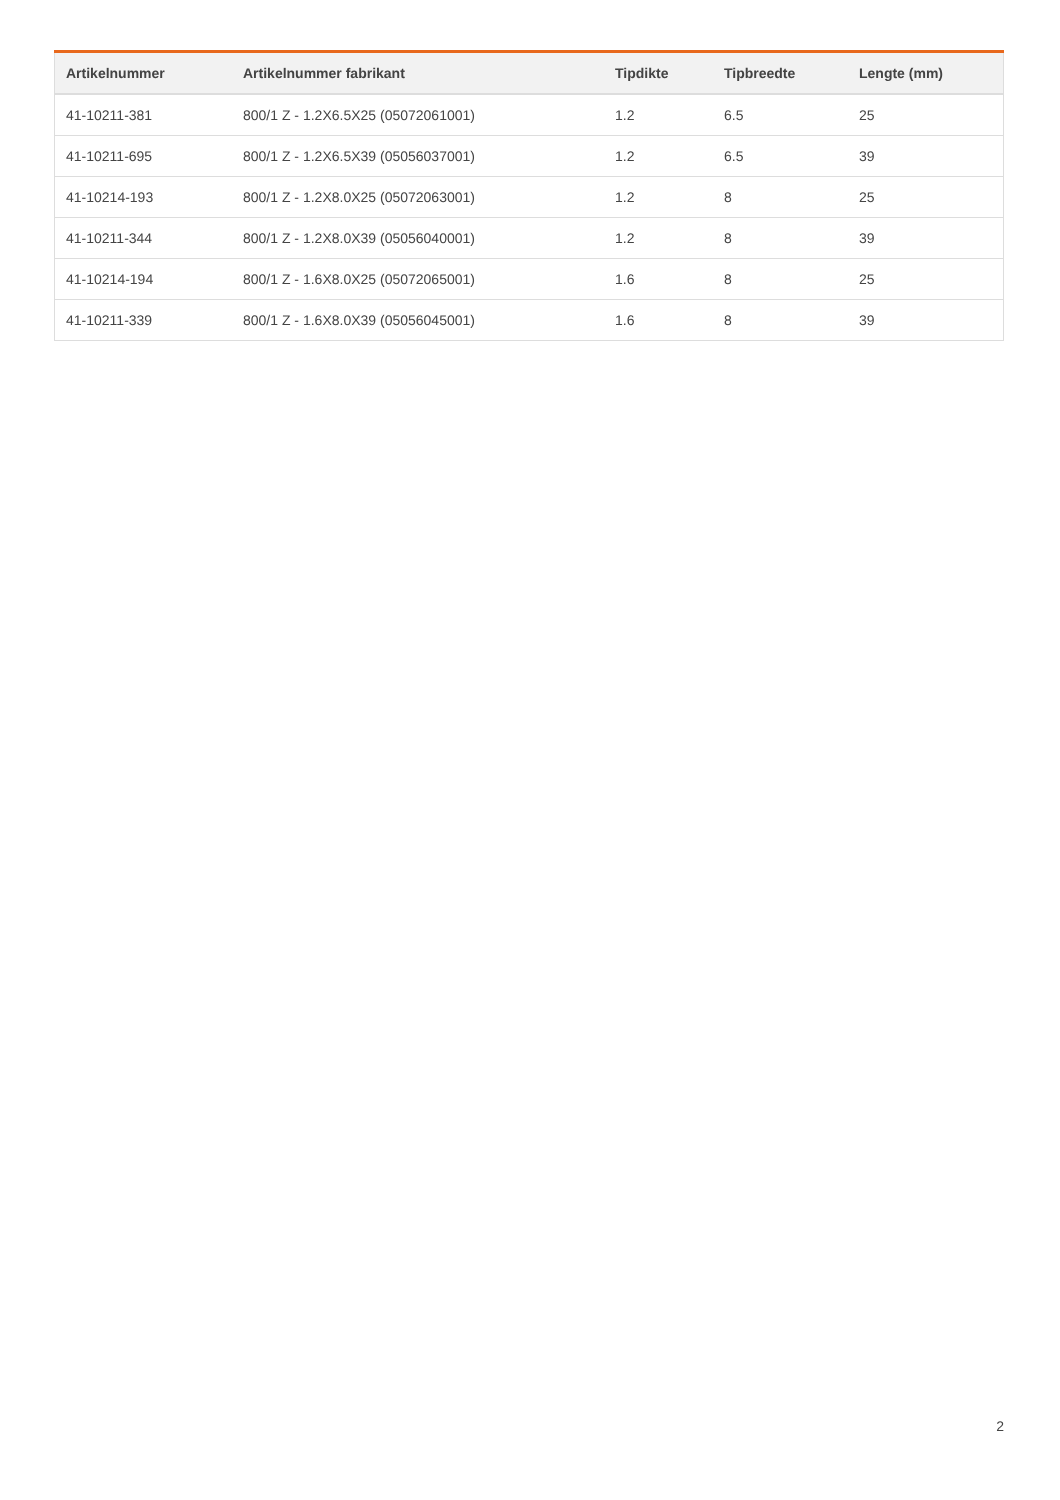| Artikelnummer | Artikelnummer fabrikant | Tipdikte | Tipbreedte | Lengte (mm) |
| --- | --- | --- | --- | --- |
| 41-10211-381 | 800/1 Z - 1.2X6.5X25 (05072061001) | 1.2 | 6.5 | 25 |
| 41-10211-695 | 800/1 Z - 1.2X6.5X39 (05056037001) | 1.2 | 6.5 | 39 |
| 41-10214-193 | 800/1 Z - 1.2X8.0X25 (05072063001) | 1.2 | 8 | 25 |
| 41-10211-344 | 800/1 Z - 1.2X8.0X39 (05056040001) | 1.2 | 8 | 39 |
| 41-10214-194 | 800/1 Z - 1.6X8.0X25 (05072065001) | 1.6 | 8 | 25 |
| 41-10211-339 | 800/1 Z - 1.6X8.0X39 (05056045001) | 1.6 | 8 | 39 |
2